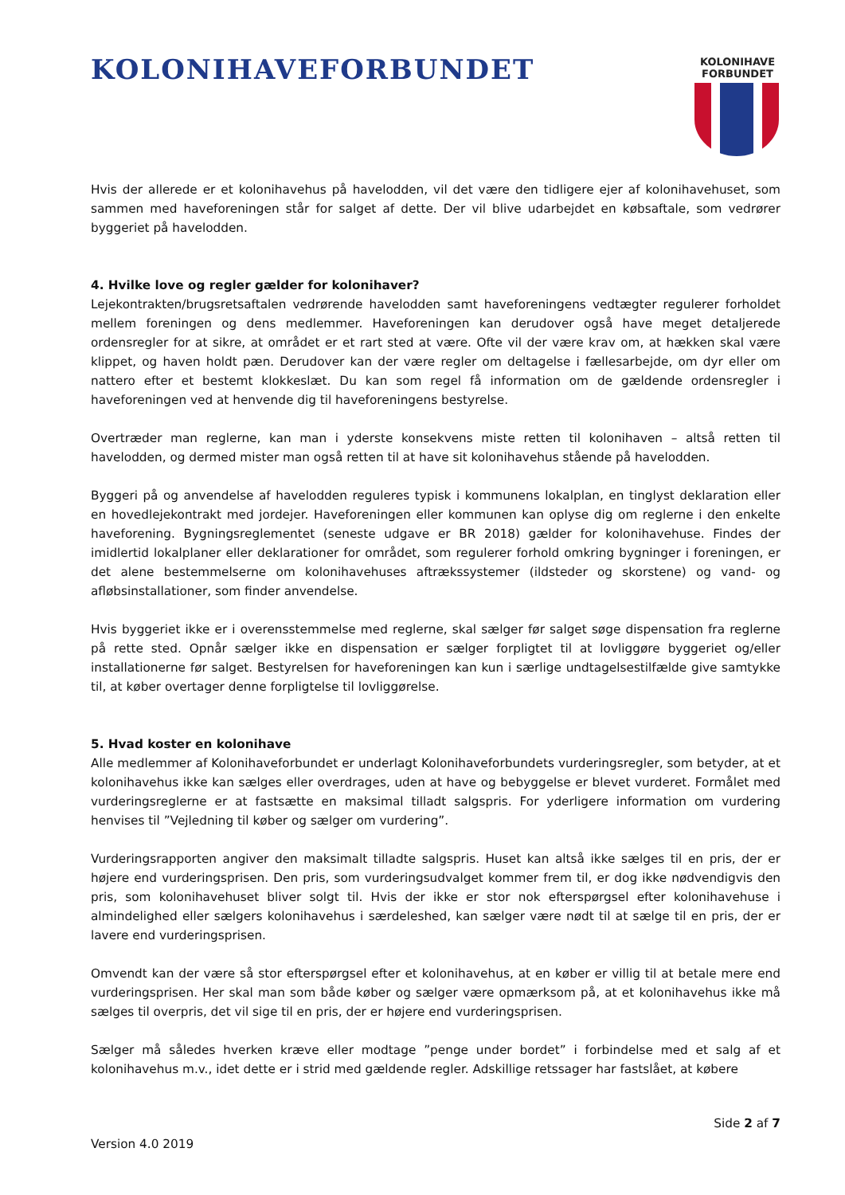KOLONIHAVEFORBUNDET
KOLONIHAVE
FORBUNDET
Hvis der allerede er et kolonihavehus på havelodden, vil det være den tidligere ejer af kolonihavehuset, som sammen med haveforeningen står for salget af dette. Der vil blive udarbejdet en købsaftale, som vedrører byggeriet på havelodden.
4. Hvilke love og regler gælder for kolonihaver?
Lejekontrakten/brugsretsaftalen vedrørende havelodden samt haveforeningens vedtægter regulerer forholdet mellem foreningen og dens medlemmer. Haveforeningen kan derudover også have meget detaljerede ordensregler for at sikre, at området er et rart sted at være. Ofte vil der være krav om, at hækken skal være klippet, og haven holdt pæn. Derudover kan der være regler om deltagelse i fællesarbejde, om dyr eller om nattero efter et bestemt klokkeslæt. Du kan som regel få information om de gældende ordensregler i haveforeningen ved at henvende dig til haveforeningens bestyrelse.
Overtræder man reglerne, kan man i yderste konsekvens miste retten til kolonihaven – altså retten til havelodden, og dermed mister man også retten til at have sit kolonihavehus stående på havelodden.
Byggeri på og anvendelse af havelodden reguleres typisk i kommunens lokalplan, en tinglyst deklaration eller en hovedlejekontrakt med jordejer. Haveforeningen eller kommunen kan oplyse dig om reglerne i den enkelte haveforening. Bygningsreglementet (seneste udgave er BR 2018) gælder for kolonihavehuse. Findes der imidlertid lokalplaner eller deklarationer for området, som regulerer forhold omkring bygninger i foreningen, er det alene bestemmelserne om kolonihavehuses aftrækssystemer (ildsteder og skorstene) og vand- og afløbsinstallationer, som finder anvendelse.
Hvis byggeriet ikke er i overensstemmelse med reglerne, skal sælger før salget søge dispensation fra reglerne på rette sted. Opnår sælger ikke en dispensation er sælger forpligtet til at lovliggøre byggeriet og/eller installationerne før salget. Bestyrelsen for haveforeningen kan kun i særlige undtagelsestilfælde give samtykke til, at køber overtager denne forpligtelse til lovliggørelse.
5. Hvad koster en kolonihave
Alle medlemmer af Kolonihaveforbundet er underlagt Kolonihaveforbundets vurderingsregler, som betyder, at et kolonihavehus ikke kan sælges eller overdrages, uden at have og bebyggelse er blevet vurderet. Formålet med vurderingsreglerne er at fastsætte en maksimal tilladt salgspris. For yderligere information om vurdering henvises til ”Vejledning til køber og sælger om vurdering”.
Vurderingsrapporten angiver den maksimalt tilladte salgspris. Huset kan altså ikke sælges til en pris, der er højere end vurderingsprisen. Den pris, som vurderingsudvalget kommer frem til, er dog ikke nødvendigvis den pris, som kolonihavehuset bliver solgt til. Hvis der ikke er stor nok efterspørgsel efter kolonihavehuse i almindelighed eller sælgers kolonihavehus i særdeleshed, kan sælger være nødt til at sælge til en pris, der er lavere end vurderingsprisen.
Omvendt kan der være så stor efterspørgsel efter et kolonihavehus, at en køber er villig til at betale mere end vurderingsprisen. Her skal man som både køber og sælger være opmærksom på, at et kolonihavehus ikke må sælges til overpris, det vil sige til en pris, der er højere end vurderingsprisen.
Sælger må således hverken kræve eller modtage ”penge under bordet” i forbindelse med et salg af et kolonihavehus m.v., idet dette er i strid med gældende regler. Adskillige retssager har fastslået, at købere
Side 2 af 7
Version 4.0 2019